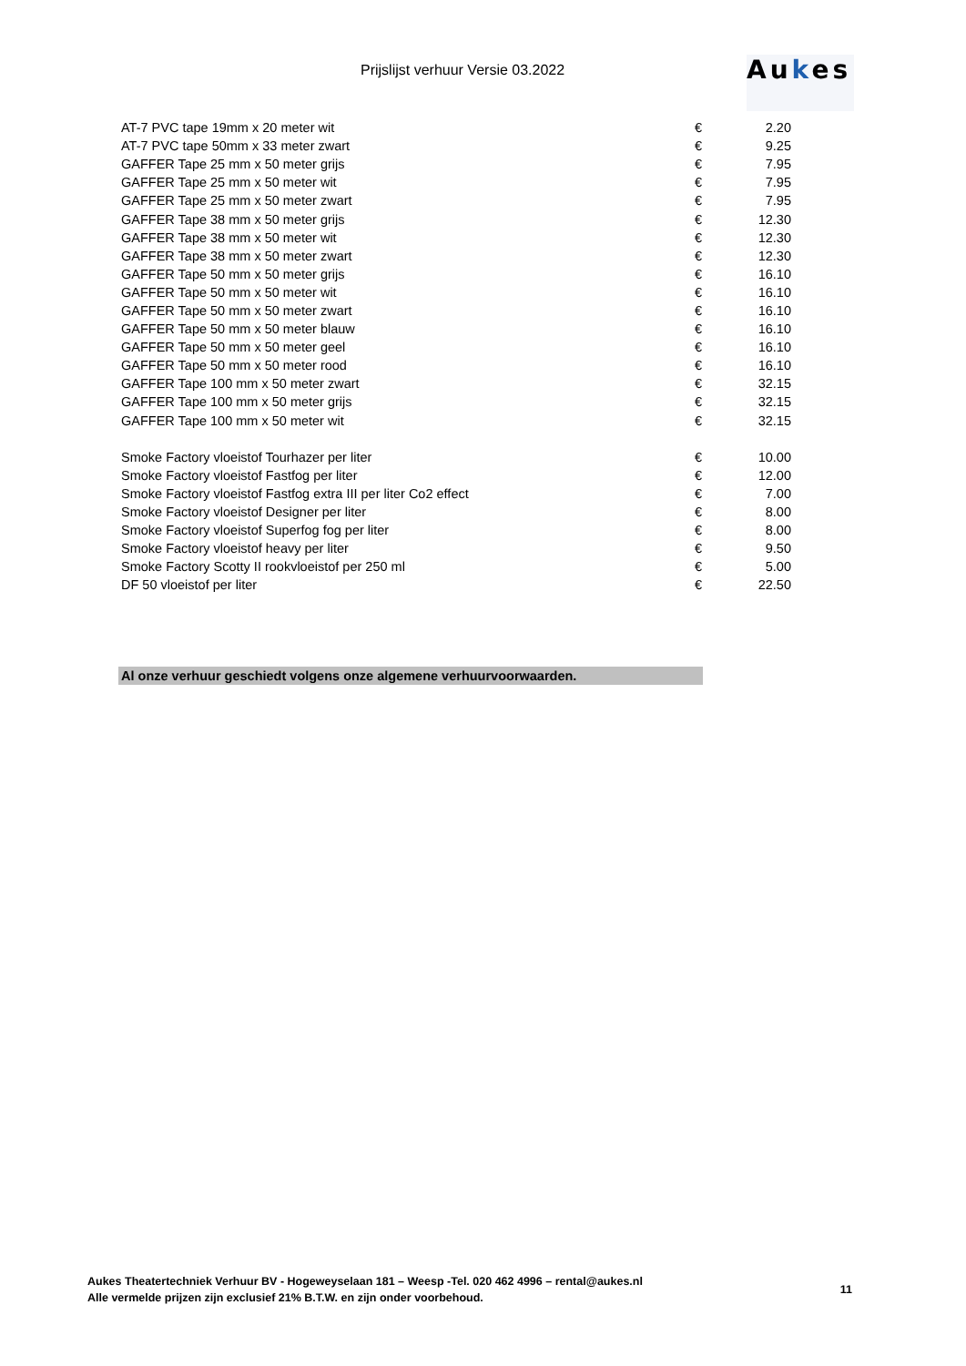Prijslijst verhuur Versie 03.2022
Aukes
| AT-7 PVC tape 19mm x 20 meter wit | € | 2.20 |
| AT-7 PVC tape 50mm x 33 meter zwart | € | 9.25 |
| GAFFER Tape 25 mm x 50 meter grijs | € | 7.95 |
| GAFFER Tape 25 mm x 50 meter wit | € | 7.95 |
| GAFFER Tape 25 mm x 50 meter zwart | € | 7.95 |
| GAFFER Tape 38 mm x 50 meter grijs | € | 12.30 |
| GAFFER Tape 38 mm x 50 meter wit | € | 12.30 |
| GAFFER Tape 38 mm x 50 meter zwart | € | 12.30 |
| GAFFER Tape 50 mm x 50 meter grijs | € | 16.10 |
| GAFFER Tape 50 mm x 50 meter wit | € | 16.10 |
| GAFFER Tape 50 mm x 50 meter zwart | € | 16.10 |
| GAFFER Tape 50 mm x 50 meter blauw | € | 16.10 |
| GAFFER Tape 50 mm x 50 meter geel | € | 16.10 |
| GAFFER Tape 50 mm x 50 meter rood | € | 16.10 |
| GAFFER Tape 100 mm x 50 meter zwart | € | 32.15 |
| GAFFER Tape 100 mm x 50 meter grijs | € | 32.15 |
| GAFFER Tape 100 mm x 50 meter wit | € | 32.15 |
| Smoke Factory vloeistof Tourhazer per liter | € | 10.00 |
| Smoke Factory vloeistof Fastfog per liter | € | 12.00 |
| Smoke Factory vloeistof Fastfog extra III per liter Co2 effect | € | 7.00 |
| Smoke Factory vloeistof Designer per liter | € | 8.00 |
| Smoke Factory vloeistof Superfog fog per liter | € | 8.00 |
| Smoke Factory vloeistof heavy per liter | € | 9.50 |
| Smoke Factory Scotty II rookvloeistof per 250 ml | € | 5.00 |
| DF 50 vloeistof per liter | € | 22.50 |
Al onze verhuur geschiedt volgens onze algemene verhuurvoorwaarden.
Aukes Theatertechniek Verhuur BV - Hogeweyselaan 181 – Weesp -Tel. 020 462 4996 – rental@aukes.nl
Alle vermelde prijzen zijn exclusief 21% B.T.W. en zijn onder voorbehoud.
11